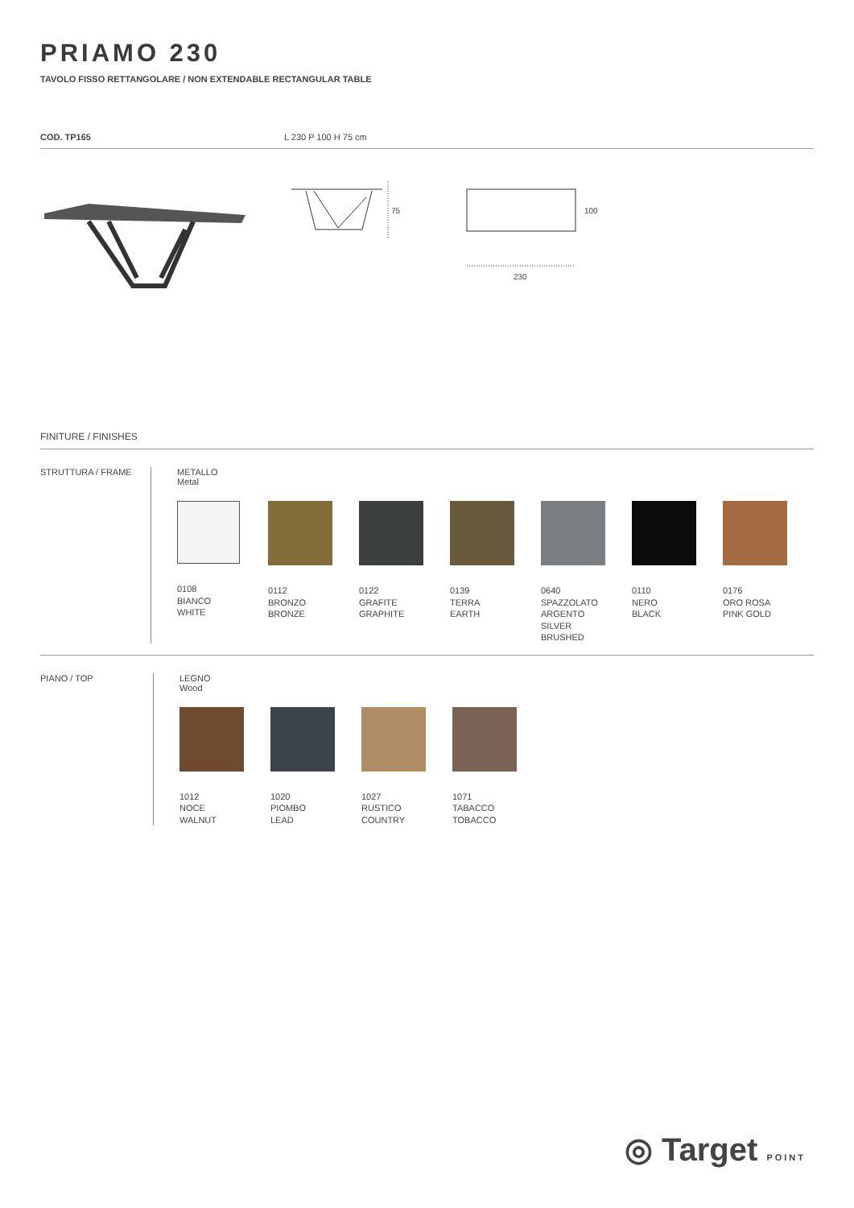PRIAMO 230
TAVOLO FISSO RETTANGOLARE / NON EXTENDABLE RECTANGULAR TABLE
COD. TP165 L 230 P 100 H 75 cm
75
100
230
FINITURE / FINISHES
STRUTTURA / FRAME METALLO
Metal
0108
BIANCO
WHITE
0112
BRONZO
BRONZE
0122
GRAFITE
GRAPHITE
0139
TERRA
EARTH
0640
SPAZZOLATO
ARGENTO
SILVER
BRUSHED
0110
NERO
BLACK
0176
ORO ROSA
PINK GOLD
PIANO / TOP LEGNO
Wood
1012
NOCE
WALNUT
1020
PIOMBO
LEAD
1027
RUSTICO
COUNTRY
1071
TABACCO
TOBACCO
◎ Target POINT